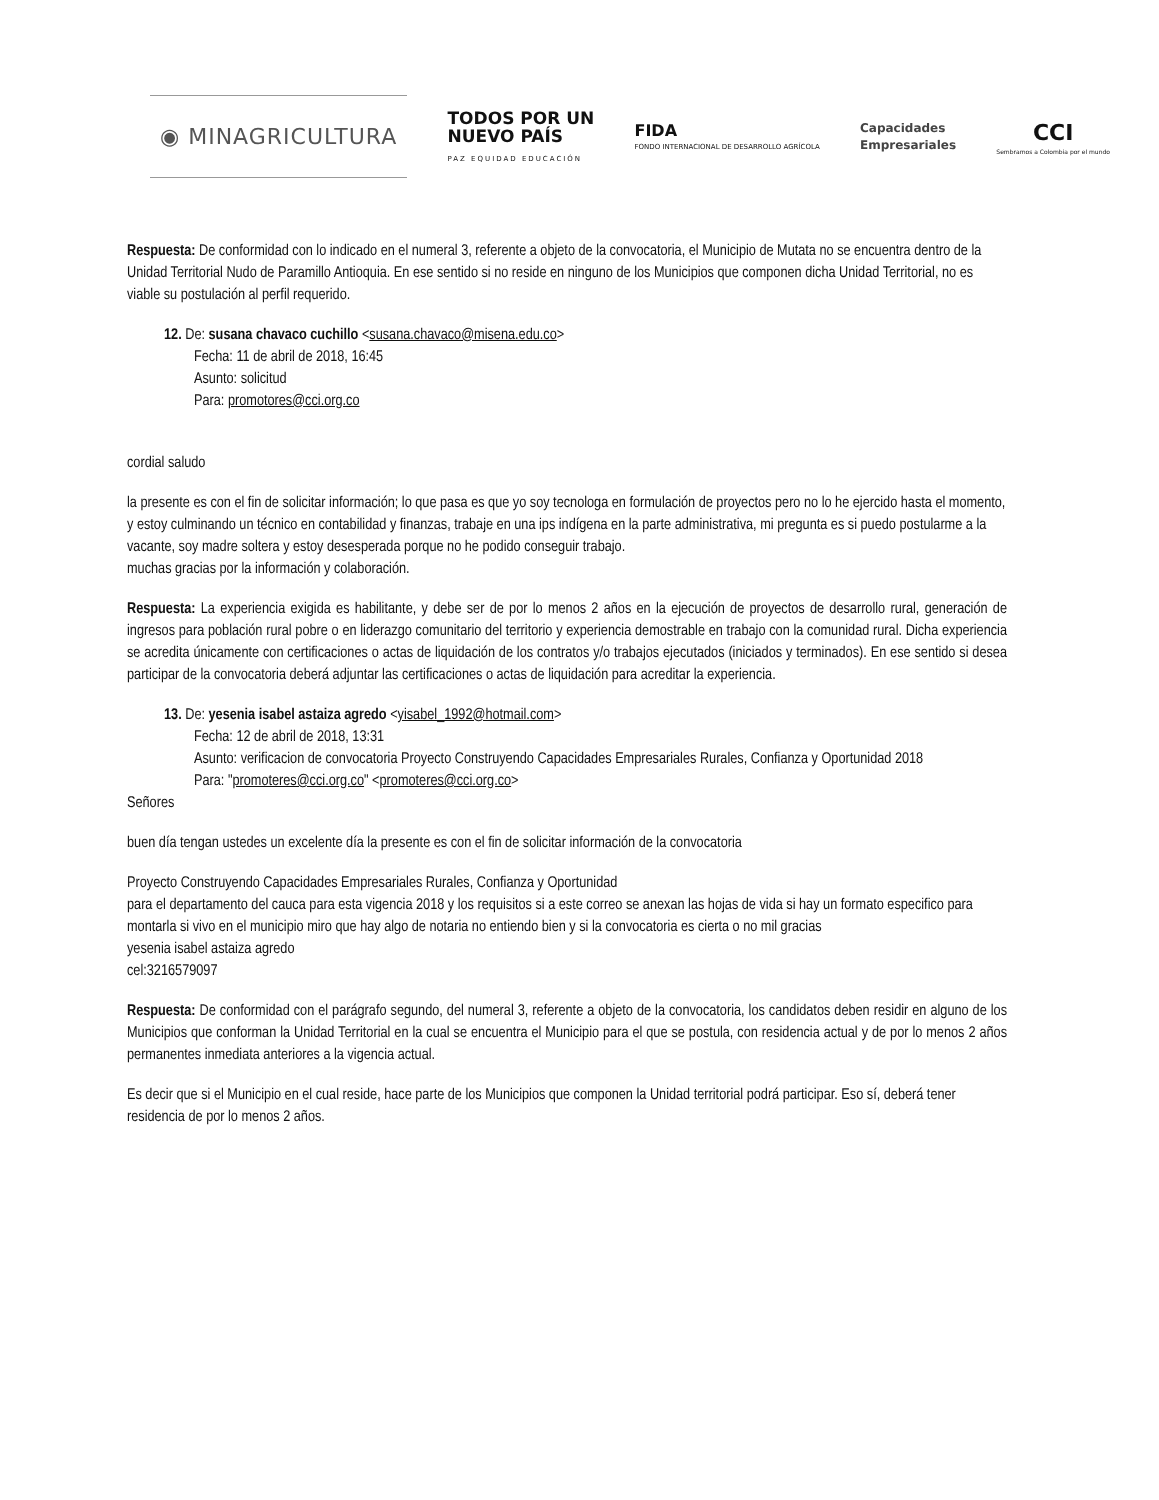◉ MINAGRICULTURA
TODOS POR UN
NUEVO PAÍS
PAZ EQUIDAD EDUCACIÓN
FIDA
FONDO INTERNACIONAL DE DESARROLLO AGRÍCOLA
Capacidades
Empresariales
CCI
Sembramos a Colombia por el mundo
Respuesta: De conformidad con lo indicado en el numeral 3, referente a objeto de la convocatoria, el Municipio de Mutata no se encuentra dentro de la Unidad Territorial Nudo de Paramillo Antioquia. En ese sentido si no reside en ninguno de los Municipios que componen dicha Unidad Territorial, no es viable su postulación al perfil requerido.
12. De: susana chavaco cuchillo <susana.chavaco@misena.edu.co>
Fecha: 11 de abril de 2018, 16:45
Asunto: solicitud
Para: promotores@cci.org.co
cordial saludo
la presente es con el fin de solicitar información; lo que pasa es que yo soy tecnologa en formulación de proyectos pero no lo he ejercido hasta el momento, y estoy culminando un técnico en contabilidad y finanzas, trabaje en una ips indígena en la parte administrativa, mi pregunta es si puedo postularme a la vacante, soy madre soltera y estoy desesperada porque no he podido conseguir trabajo.
muchas gracias por la información y colaboración.
Respuesta: La experiencia exigida es habilitante, y debe ser de por lo menos 2 años en la ejecución de proyectos de desarrollo rural, generación de ingresos para población rural pobre o en liderazgo comunitario del territorio y experiencia demostrable en trabajo con la comunidad rural. Dicha experiencia se acredita únicamente con certificaciones o actas de liquidación de los contratos y/o trabajos ejecutados (iniciados y terminados). En ese sentido si desea participar de la convocatoria deberá adjuntar las certificaciones o actas de liquidación para acreditar la experiencia.
13. De: yesenia isabel astaiza agredo <yisabel_1992@hotmail.com>
Fecha: 12 de abril de 2018, 13:31
Asunto: verificacion de convocatoria Proyecto Construyendo Capacidades Empresariales Rurales, Confianza y Oportunidad 2018
Para: "promoteres@cci.org.co" <promoteres@cci.org.co>
Señores
buen día tengan ustedes un excelente día la presente es con el fin de solicitar información de la convocatoria
Proyecto Construyendo Capacidades Empresariales Rurales, Confianza y Oportunidad
para el departamento del cauca para esta vigencia 2018 y los requisitos si a este correo se anexan las hojas de vida si hay un formato especifico para montarla si vivo en el municipio miro que hay algo de notaria no entiendo bien y si la convocatoria es cierta o no mil gracias
yesenia isabel astaiza agredo
cel:3216579097
Respuesta: De conformidad con el parágrafo segundo, del numeral 3, referente a objeto de la convocatoria, los candidatos deben residir en alguno de los Municipios que conforman la Unidad Territorial en la cual se encuentra el Municipio para el que se postula, con residencia actual y de por lo menos 2 años permanentes inmediata anteriores a la vigencia actual.
Es decir que si el Municipio en el cual reside, hace parte de los Municipios que componen la Unidad territorial podrá participar. Eso sí, deberá tener residencia de por lo menos 2 años.